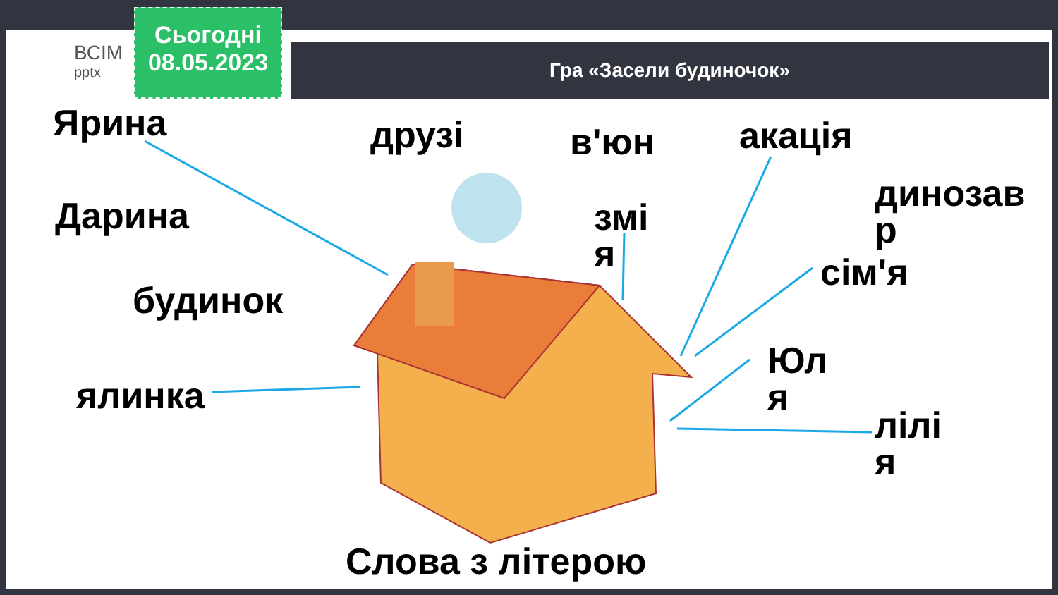ВСІМ
pptx
Сьогодні
08.05.2023
Гра «Засели будиночок»
Ярина друзі в'юн акація
динозав
р
Дарина
змі
я
сім'я
будинок
Юл
я
ялинка
лілі
я
Слова з літерою